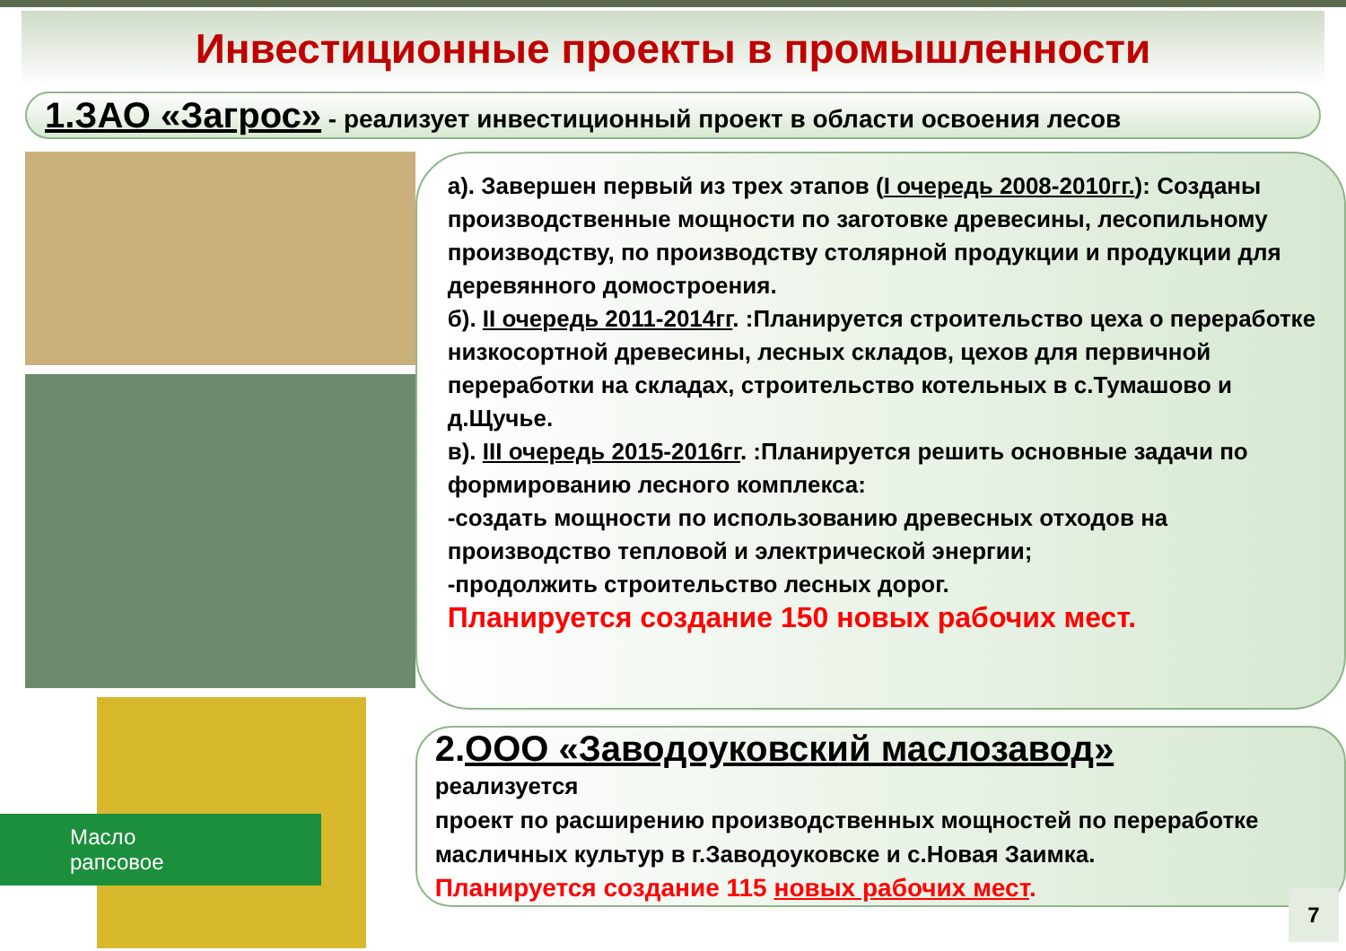Инвестиционные проекты в промышленности
1.ЗАО «Загрос» - реализует инвестиционный проект в области освоения лесов
Масло
рапсовое
а). Завершен первый из трех этапов (I очередь 2008-2010гг.): Созданы производственные мощности по заготовке древесины, лесопильному производству, по производству столярной продукции и продукции для деревянного домостроения.
б). II очередь 2011-2014гг. :Планируется строительство цеха о переработке низкосортной древесины, лесных складов, цехов для первичной переработки на складах, строительство котельных в с.Тумашово и д.Щучье.
в). III очередь 2015-2016гг. :Планируется решить основные задачи по формированию лесного комплекса:
-создать мощности по использованию древесных отходов на производство тепловой и электрической энергии;
-продолжить строительство лесных дорог.
Планируется создание 150 новых рабочих мест.
2.ООО «Заводоуковский маслозавод»
реализуется
проект по расширению производственных мощностей по переработке масличных культур в г.Заводоуковске и с.Новая Заимка.
Планируется создание 115 новых рабочих мест.
7